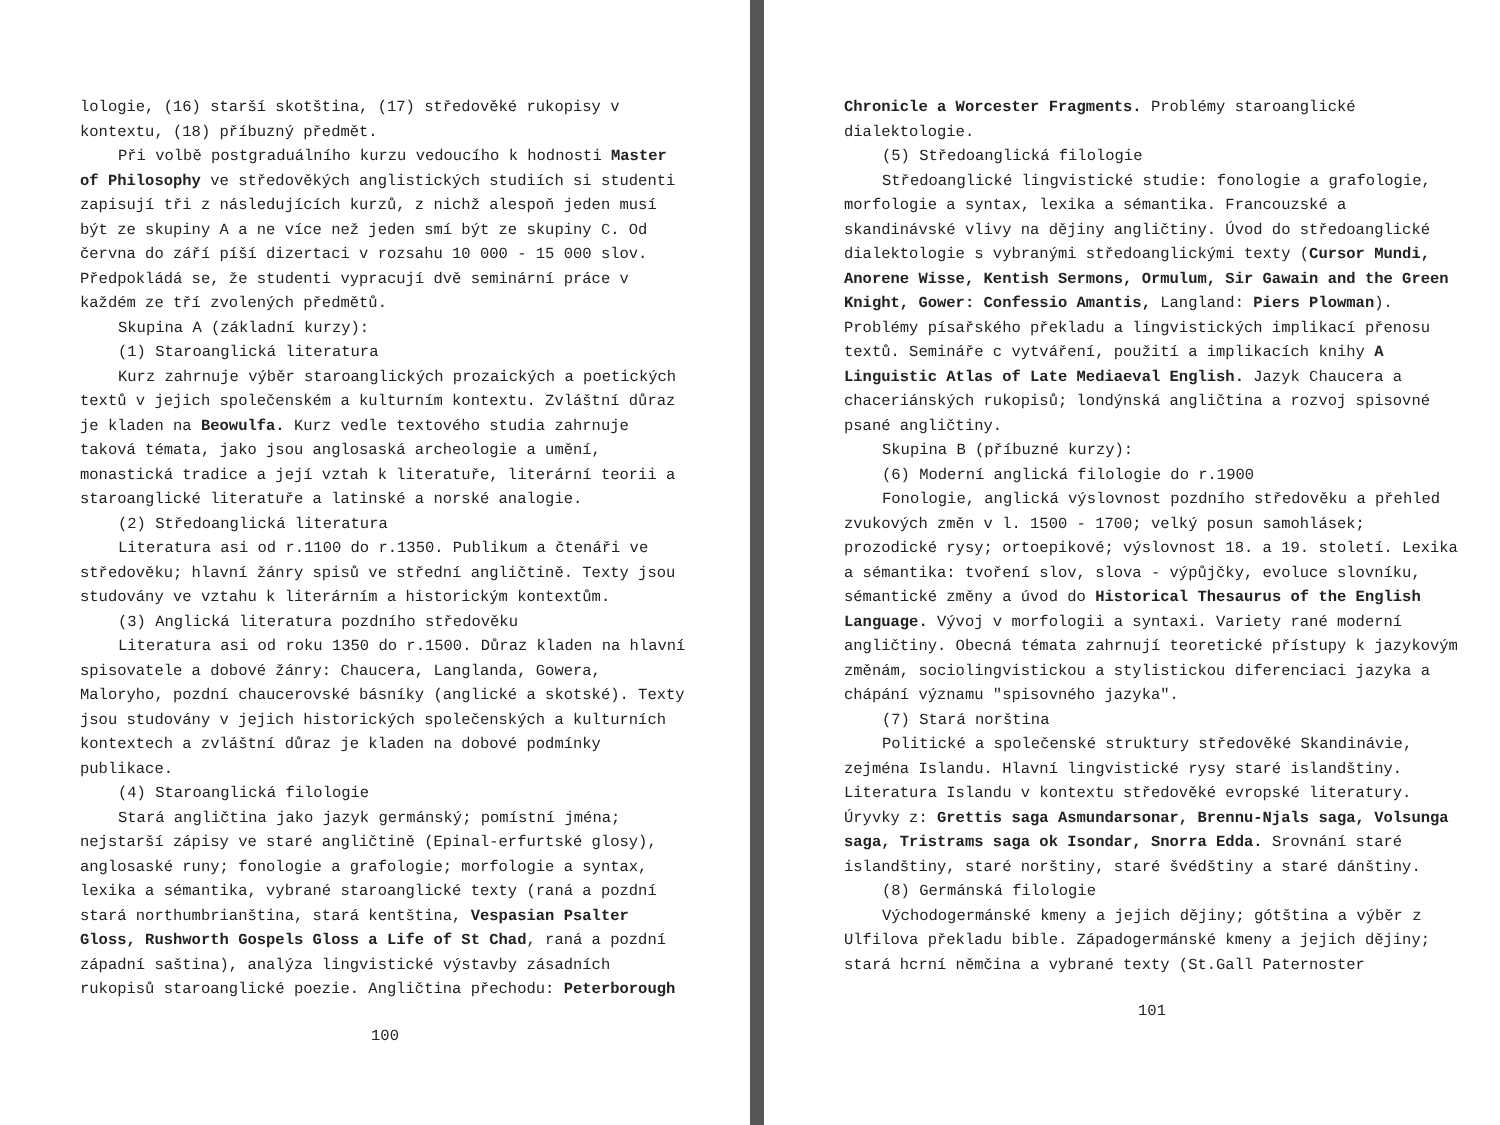lologie, (16) starší skotština, (17) středověké rukopisy v kontextu, (18) příbuzný předmět.
Při volbě postgraduálního kurzu vedoucího k hodnosti Master of Philosophy ve středověkých anglistických studiích si studenti zapisují tři z následujících kurzů, z nichž alespoň jeden musí být ze skupiny A a ne více než jeden smí být ze skupiny C. Od června do září píší dizertaci v rozsahu 10 000 - 15 000 slov. Předpokládá se, že studenti vypracují dvě seminární práce v každém ze tří zvolených předmětů.
Skupina A (základní kurzy):
(1) Staroanglická literatura
Kurz zahrnuje výběr staroanglických prozaických a poetických textů v jejich společenském a kulturním kontextu. Zvláštní důraz je kladen na Beowulfa. Kurz vedle textového studia zahrnuje taková témata, jako jsou anglosaská archeologie a umění, monastická tradice a její vztah k literatuře, literární teorii a staroanglické literatuře a latinské a norské analogie.
(2) Středoanglická literatura
Literatura asi od r.1100 do r.1350. Publikum a čtenáři ve středověku; hlavní žánry spisů ve střední angličtině. Texty jsou studovány ve vztahu k literárním a historickým kontextům.
(3) Anglická literatura pozdního středověku
Literatura asi od roku 1350 do r.1500. Důraz kladen na hlavní spisovatele a dobové žánry: Chaucera, Langlanda, Gowera, Maloryho, pozdní chaucerovské básníky (anglické a skotské). Texty jsou studovány v jejich historických společenských a kulturních kontextech a zvláštní důraz je kladen na dobové podmínky publikace.
(4) Staroanglická filologie
Stará angličtina jako jazyk germánský; pomístní jména; nejstarší zápisy ve staré angličtině (Epinal-erfurtské glosy), anglosaské runy; fonologie a grafologie; morfologie a syntax, lexika a sémantika, vybrané staroanglické texty (raná a pozdní stará northumbrianština, stará kentština, Vespasian Psalter Gloss, Rushworth Gospels Gloss a Life of St Chad, raná a pozdní západní saština), analýza lingvistické výstavby zásadních rukopisů staroanglické poezie. Angličtina přechodu: Peterborough
100
Chronicle a Worcester Fragments. Problémy staroanglické dialektologie.
(5) Středoanglická filologie
Středoanglické lingvistické studie: fonologie a grafologie, morfologie a syntax, lexika a sémantika. Francouzské a skandinávské vlivy na dějiny angličtiny. Úvod do středoanglické dialektologie s vybranými středoanglickými texty (Cursor Mundi, Anorene Wisse, Kentish Sermons, Ormulum, Sir Gawain and the Green Knight, Gower: Confessio Amantis, Langland: Piers Plowman). Problémy písařského překladu a lingvistických implikací přenosu textů. Semináře c vytváření, použití a implikacích knihy A Linguistic Atlas of Late Mediaeval English. Jazyk Chaucera a chaceriánských rukopisů; londýnská angličtina a rozvoj spisovné psané angličtiny.
Skupina B (příbuzné kurzy):
(6) Moderní anglická filologie do r.1900
Fonologie, anglická výslovnost pozdního středověku a přehled zvukových změn v l. 1500 - 1700; velký posun samohlásek; prozodické rysy; ortoepikové; výslovnost 18. a 19. století. Lexika a sémantika: tvoření slov, slova - výpůjčky, evoluce slovníku, sémantické změny a úvod do Historical Thesaurus of the English Language. Vývoj v morfologii a syntaxi. Variety rané moderní angličtiny. Obecná témata zahrnují teoretické přístupy k jazykovým změnám, sociolingvistickou a stylistickou diferenciaci jazyka a chápání významu "spisovného jazyka".
(7) Stará norština
Politické a společenské struktury středověké Skandinávie, zejména Islandu. Hlavní lingvistické rysy staré islandštiny. Literatura Islandu v kontextu středověké evropské literatury. Úryvky z: Grettis saga Asmundarsonar, Brennu-Njals saga, Volsunga saga, Tristrams saga ok Isondar, Snorra Edda. Srovnání staré islandštiny, staré norštiny, staré švédštiny a staré dánštiny.
(8) Germánská filologie
Východogermánské kmeny a jejich dějiny; gótština a výběr z Ulfilova překladu bible. Západogermánské kmeny a jejich dějiny; stará hcrní němčina a vybrané texty (St.Gall Paternoster
101